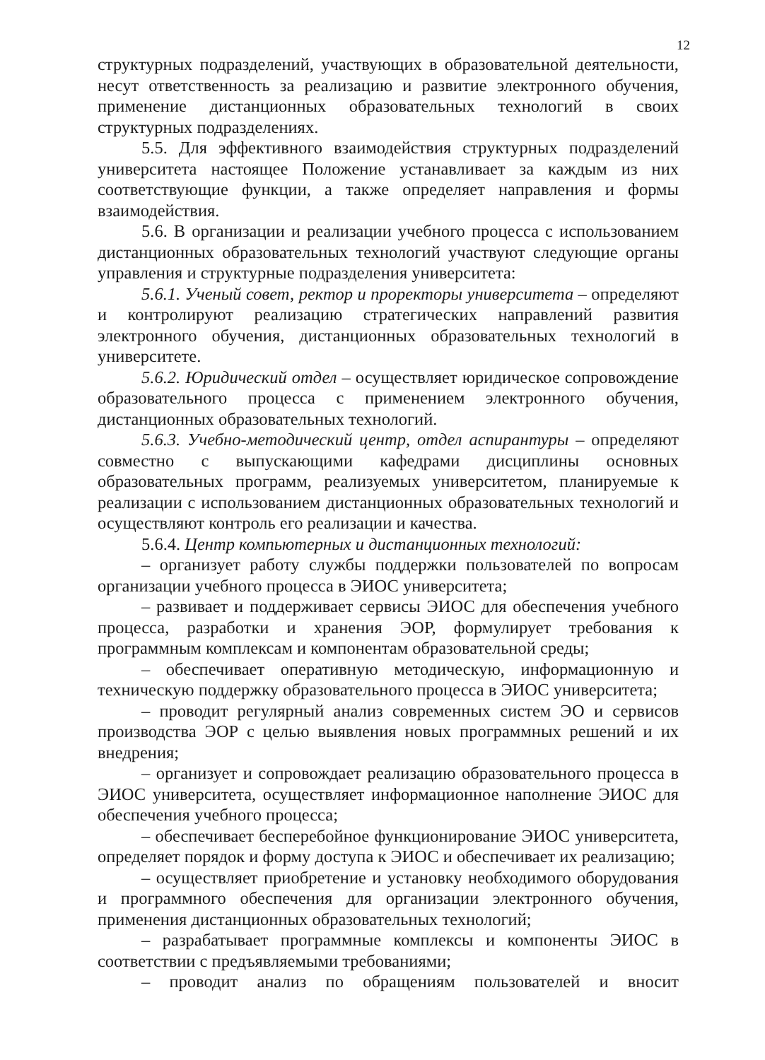12
структурных подразделений, участвующих в образовательной деятельности, несут ответственность за реализацию и развитие электронного обучения, применение дистанционных образовательных технологий в своих структурных подразделениях.
5.5. Для эффективного взаимодействия структурных подразделений университета настоящее Положение устанавливает за каждым из них соответствующие функции, а также определяет направления и формы взаимодействия.
5.6. В организации и реализации учебного процесса с использованием дистанционных образовательных технологий участвуют следующие органы управления и структурные подразделения университета:
5.6.1. Ученый совет, ректор и проректоры университета – определяют и контролируют реализацию стратегических направлений развития электронного обучения, дистанционных образовательных технологий в университете.
5.6.2. Юридический отдел – осуществляет юридическое сопровождение образовательного процесса с применением электронного обучения, дистанционных образовательных технологий.
5.6.3. Учебно-методический центр, отдел аспирантуры – определяют совместно с выпускающими кафедрами дисциплины основных образовательных программ, реализуемых университетом, планируемые к реализации с использованием дистанционных образовательных технологий и осуществляют контроль его реализации и качества.
5.6.4. Центр компьютерных и дистанционных технологий:
– организует работу службы поддержки пользователей по вопросам организации учебного процесса в ЭИОС университета;
– развивает и поддерживает сервисы ЭИОС для обеспечения учебного процесса, разработки и хранения ЭОР, формулирует требования к программным комплексам и компонентам образовательной среды;
– обеспечивает оперативную методическую, информационную и техническую поддержку образовательного процесса в ЭИОС университета;
– проводит регулярный анализ современных систем ЭО и сервисов производства ЭОР с целью выявления новых программных решений и их внедрения;
– организует и сопровождает реализацию образовательного процесса в ЭИОС университета, осуществляет информационное наполнение ЭИОС для обеспечения учебного процесса;
– обеспечивает бесперебойное функционирование ЭИОС университета, определяет порядок и форму доступа к ЭИОС и обеспечивает их реализацию;
– осуществляет приобретение и установку необходимого оборудования и программного обеспечения для организации электронного обучения, применения дистанционных образовательных технологий;
– разрабатывает программные комплексы и компоненты ЭИОС в соответствии с предъявляемыми требованиями;
– проводит анализ по обращениям пользователей и вносит